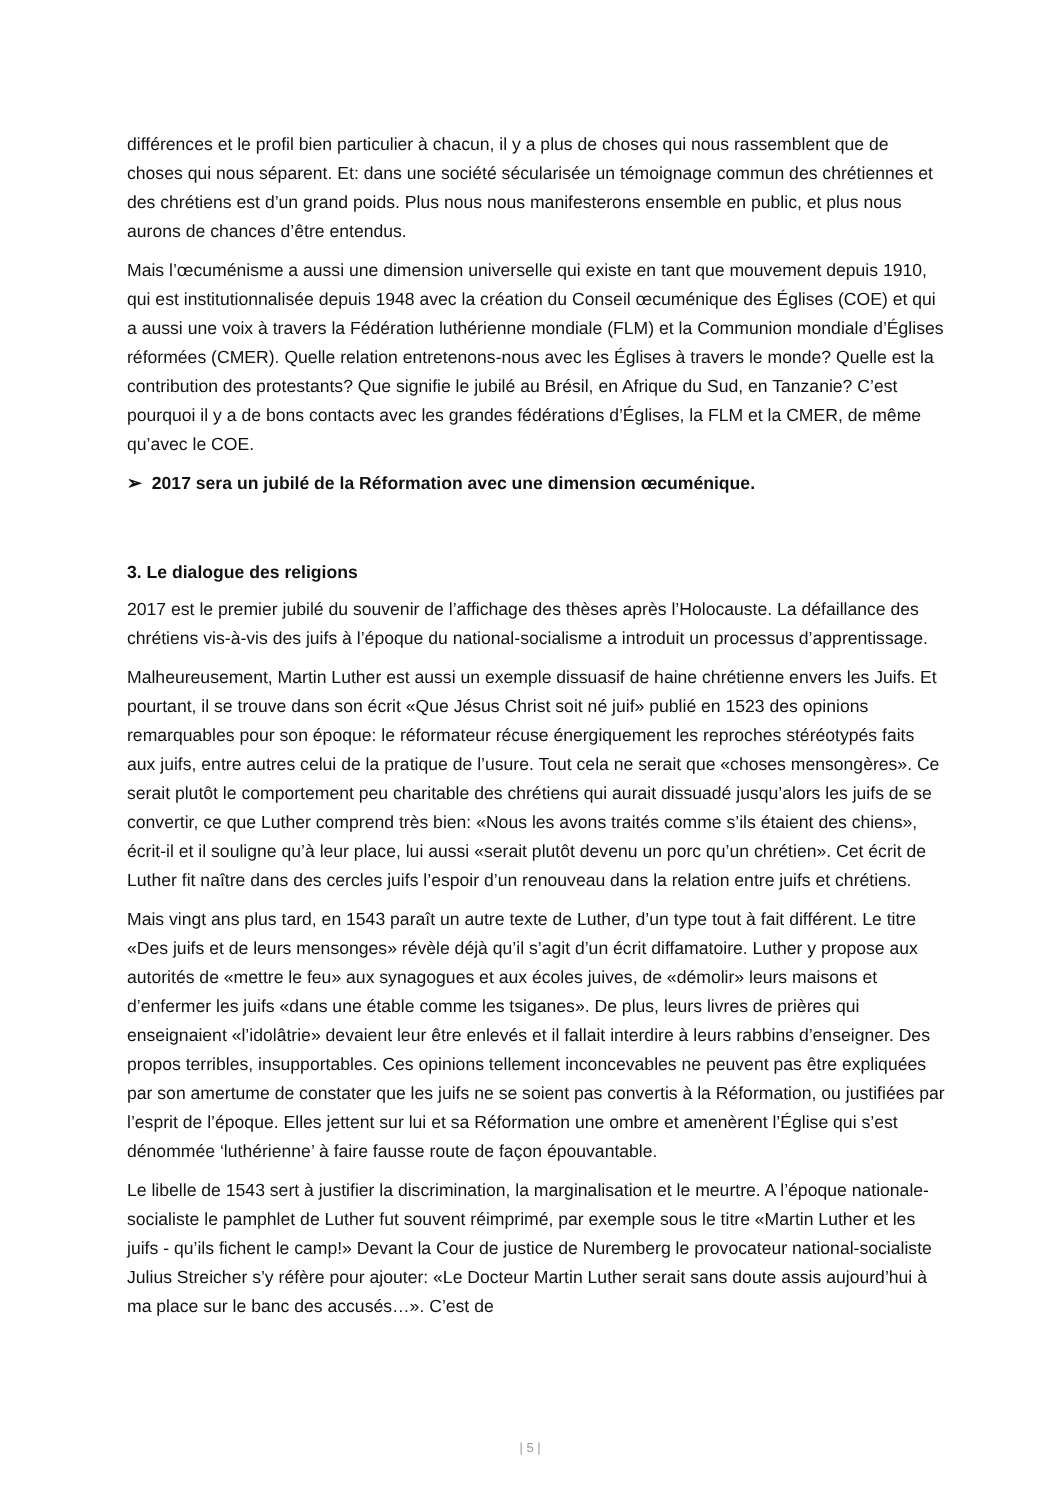différences et le profil bien particulier à chacun, il y a plus de choses qui nous rassemblent que de choses qui nous séparent. Et: dans une société sécularisée un témoignage commun des chrétiennes et des chrétiens est d’un grand poids. Plus nous nous manifesterons en­semble en public, et plus nous aurons de chances d’être entendus.
Mais l’œcuménisme a aussi une dimension universelle qui existe en tant que mouvement depuis 1910, qui est institutionnalisée depuis 1948 avec la création du Conseil œcuménique des Églises (COE) et qui a aussi une voix à travers la Fédération luthérienne mondiale (FLM) et la Communion mondiale d’Églises réformées (CMER). Quelle relation entretenons-nous avec les Églises à travers le monde? Quelle est la contribution des protestants? Que signifie le jubilé au Brésil, en Afrique du Sud, en Tanzanie? C’est pourquoi il y a de bons contacts avec les grandes fédérations d’Églises, la FLM et la CMER, de même qu’avec le COE.
➢ 2017 sera un jubilé de la Réformation avec une dimension œcuménique.
3. Le dialogue des religions
2017 est le premier jubilé du souvenir de l’affichage des thèses après l’Holocauste. La défaillance des chrétiens vis-à-vis des juifs à l’époque du national-socialisme a introduit un processus d’apprentissage.
Malheureusement, Martin Luther est aussi un exemple dissuasif de haine chrétienne envers les Juifs. Et pourtant, il se trouve dans son écrit «Que Jésus Christ soit né juif» publié en 1523 des opinions remarquables pour son époque: le réformateur récuse énergiquement les reproches stéréotypés faits aux juifs, entre autres celui de la pratique de l’usure. Tout cela ne serait que «choses mensongères». Ce serait plutôt le comportement peu charitable des chrétiens qui aurait dissuadé jusqu’alors les juifs de se convertir, ce que Luther comprend très bien: «Nous les avons traités comme s’ils étaient des chiens», écrit-il et il souligne qu’à leur place, lui aussi «serait plutôt devenu un porc qu’un chrétien». Cet écrit de Luther fit naître dans des cercles juifs l’espoir d’un renouveau dans la relation entre juifs et chrétiens.
Mais vingt ans plus tard, en 1543 paraît un autre texte de Luther, d’un type tout à fait différent. Le titre «Des juifs et de leurs mensonges» révèle déjà qu’il s’agit d’un écrit diffamatoire. Luther y propose aux autorités de «mettre le feu» aux synagogues et aux écoles juives, de «démolir» leurs maisons et d’enfermer les juifs «dans une étable comme les tsiganes». De plus, leurs livres de prières qui enseignaient «l’idolâtrie» devaient leur être enlevés et il fallait interdire à leurs rabbins d’enseigner. Des propos terribles, insupportables. Ces opinions tellement inconcevables ne peuvent pas être expliquées par son amertume de constater que les juifs ne se soient pas convertis à la Réformation, ou justifiées par l’esprit de l’époque. Elles jettent sur lui et sa Réformation une ombre et amenèrent l’Église qui s’est dénommée ‘luthérienne’ à faire fausse route de façon épouvantable.
Le libelle de 1543 sert à justifier la discrimination, la marginalisation et le meurtre. A l’époque nationale-socialiste le pamphlet de Luther fut souvent réimprimé, par exemple sous le titre «Martin Luther et les juifs - qu’ils fichent le camp!» Devant la Cour de justice de Nuremberg le provocateur national-socialiste Julius Streicher s’y réfère pour ajouter: «Le Docteur Martin Luther serait sans doute assis aujourd’hui à ma place sur le banc des accusés…». C’est de
| 5 |